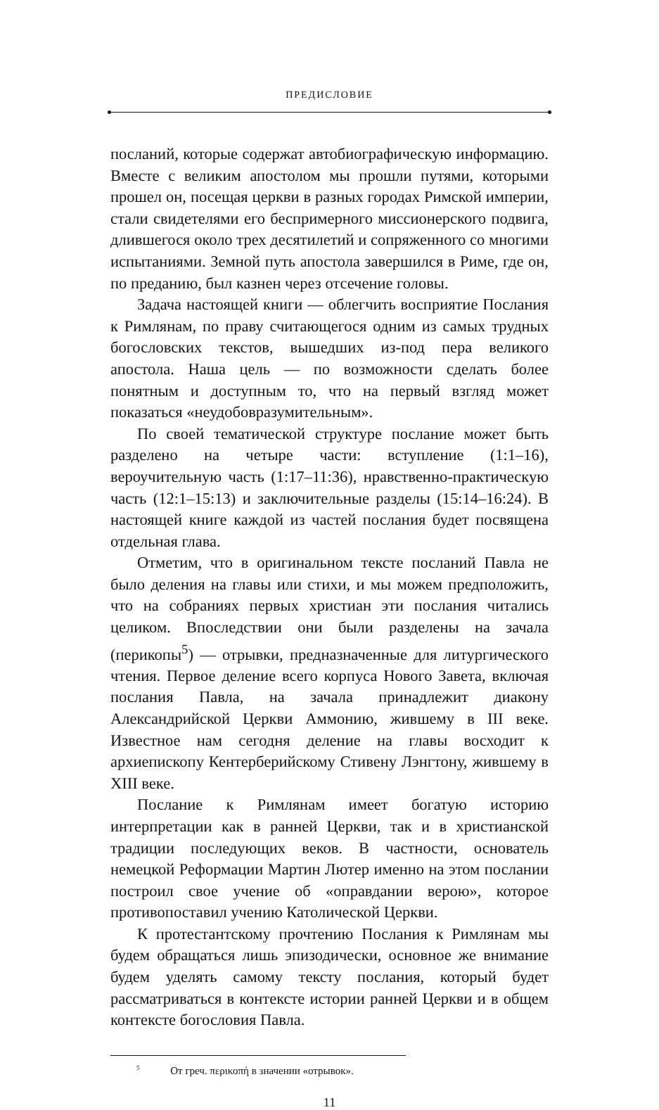ПРЕДИСЛОВИЕ
посланий, которые содержат автобиографическую информацию. Вместе с великим апостолом мы прошли путями, которыми прошел он, посещая церкви в разных городах Римской империи, стали свидетелями его беспримерного миссионерского подвига, длившегося около трех десятилетий и сопряженного со многими испытаниями. Земной путь апостола завершился в Риме, где он, по преданию, был казнен через отсечение головы.
Задача настоящей книги — облегчить восприятие Послания к Римлянам, по праву считающегося одним из самых трудных богословских текстов, вышедших из-под пера великого апостола. Наша цель — по возможности сделать более понятным и доступным то, что на первый взгляд может показаться «неудобовразумительным».
По своей тематической структуре послание может быть разделено на четыре части: вступление (1:1–16), вероучительную часть (1:17–11:36), нравственно-практическую часть (12:1–15:13) и заключительные разделы (15:14–16:24). В настоящей книге каждой из частей послания будет посвящена отдельная глава.
Отметим, что в оригинальном тексте посланий Павла не было деления на главы или стихи, и мы можем предположить, что на собраниях первых христиан эти послания читались целиком. Впоследствии они были разделены на зачала (перикопы<sup>5</sup>) — отрывки, предназначенные для литургического чтения. Первое деление всего корпуса Нового Завета, включая послания Павла, на зачала принадлежит диакону Александрийской Церкви Аммонию, жившему в III веке. Известное нам сегодня деление на главы восходит к архиепископу Кентерберийскому Стивену Лэнгтону, жившему в XIII веке.
Послание к Римлянам имеет богатую историю интерпретации как в ранней Церкви, так и в христианской традиции последующих веков. В частности, основатель немецкой Реформации Мартин Лютер именно на этом послании построил свое учение об «оправдании верою», которое противопоставил учению Католической Церкви.
К протестантскому прочтению Послания к Римлянам мы будем обращаться лишь эпизодически, основное же внимание будем уделять самому тексту послания, который будет рассматриваться в контексте истории ранней Церкви и в общем контексте богословия Павла.
<sup>5</sup> От греч. περικοπή в значении «отрывок».
11